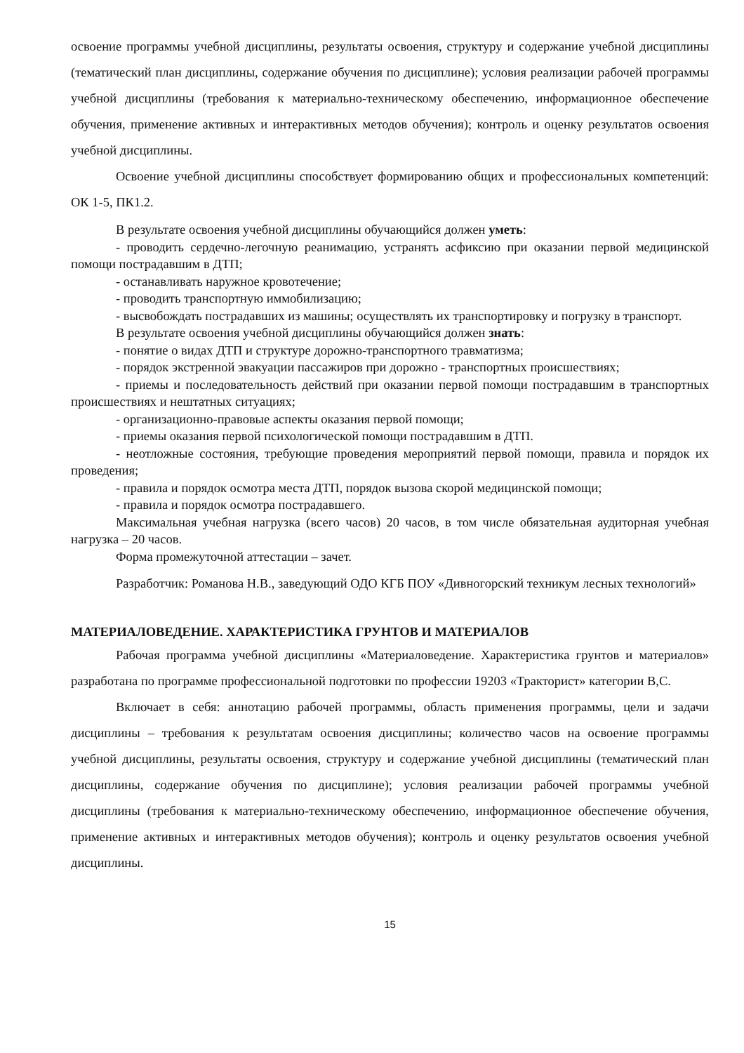освоение программы учебной дисциплины, результаты освоения, структуру и содержание учебной дисциплины (тематический план дисциплины, содержание обучения по дисциплине); условия реализации рабочей программы учебной дисциплины (требования к материально-техническому обеспечению, информационное обеспечение обучения, применение активных и интерактивных методов обучения); контроль и оценку результатов освоения учебной дисциплины.
Освоение учебной дисциплины способствует формированию общих и профессиональных компетенций: ОК 1-5, ПК1.2.
В результате освоения учебной дисциплины обучающийся должен уметь:
- проводить сердечно-легочную реанимацию, устранять асфиксию при оказании первой медицинской помощи пострадавшим в ДТП;
- останавливать наружное кровотечение;
- проводить транспортную иммобилизацию;
- высвобождать пострадавших из машины; осуществлять их транспортировку и погрузку в транспорт.
В результате освоения учебной дисциплины обучающийся должен знать:
- понятие о видах ДТП и структуре дорожно-транспортного травматизма;
- порядок экстренной эвакуации пассажиров при дорожно - транспортных происшествиях;
- приемы и последовательность действий при оказании первой помощи пострадавшим в транспортных происшествиях и нештатных ситуациях;
- организационно-правовые аспекты оказания первой помощи;
- приемы оказания первой психологической помощи пострадавшим в ДТП.
- неотложные состояния, требующие проведения мероприятий первой помощи, правила и порядок их проведения;
- правила и порядок осмотра места ДТП, порядок вызова скорой медицинской помощи;
- правила и порядок осмотра пострадавшего.
Максимальная учебная нагрузка (всего часов) 20 часов, в том числе обязательная аудиторная учебная нагрузка – 20 часов.
Форма промежуточной аттестации – зачет.
Разработчик: Романова Н.В., заведующий ОДО КГБ ПОУ «Дивногорский техникум лесных технологий»
МАТЕРИАЛОВЕДЕНИЕ. ХАРАКТЕРИСТИКА ГРУНТОВ И МАТЕРИАЛОВ
Рабочая программа учебной дисциплины «Материаловедение. Характеристика грунтов и материалов» разработана по программе профессиональной подготовки по профессии 19203 «Тракторист» категории В,С.
Включает в себя: аннотацию рабочей программы, область применения программы, цели и задачи дисциплины – требования к результатам освоения дисциплины; количество часов на освоение программы учебной дисциплины, результаты освоения, структуру и содержание учебной дисциплины (тематический план дисциплины, содержание обучения по дисциплине); условия реализации рабочей программы учебной дисциплины (требования к материально-техническому обеспечению, информационное обеспечение обучения, применение активных и интерактивных методов обучения); контроль и оценку результатов освоения учебной дисциплины.
15